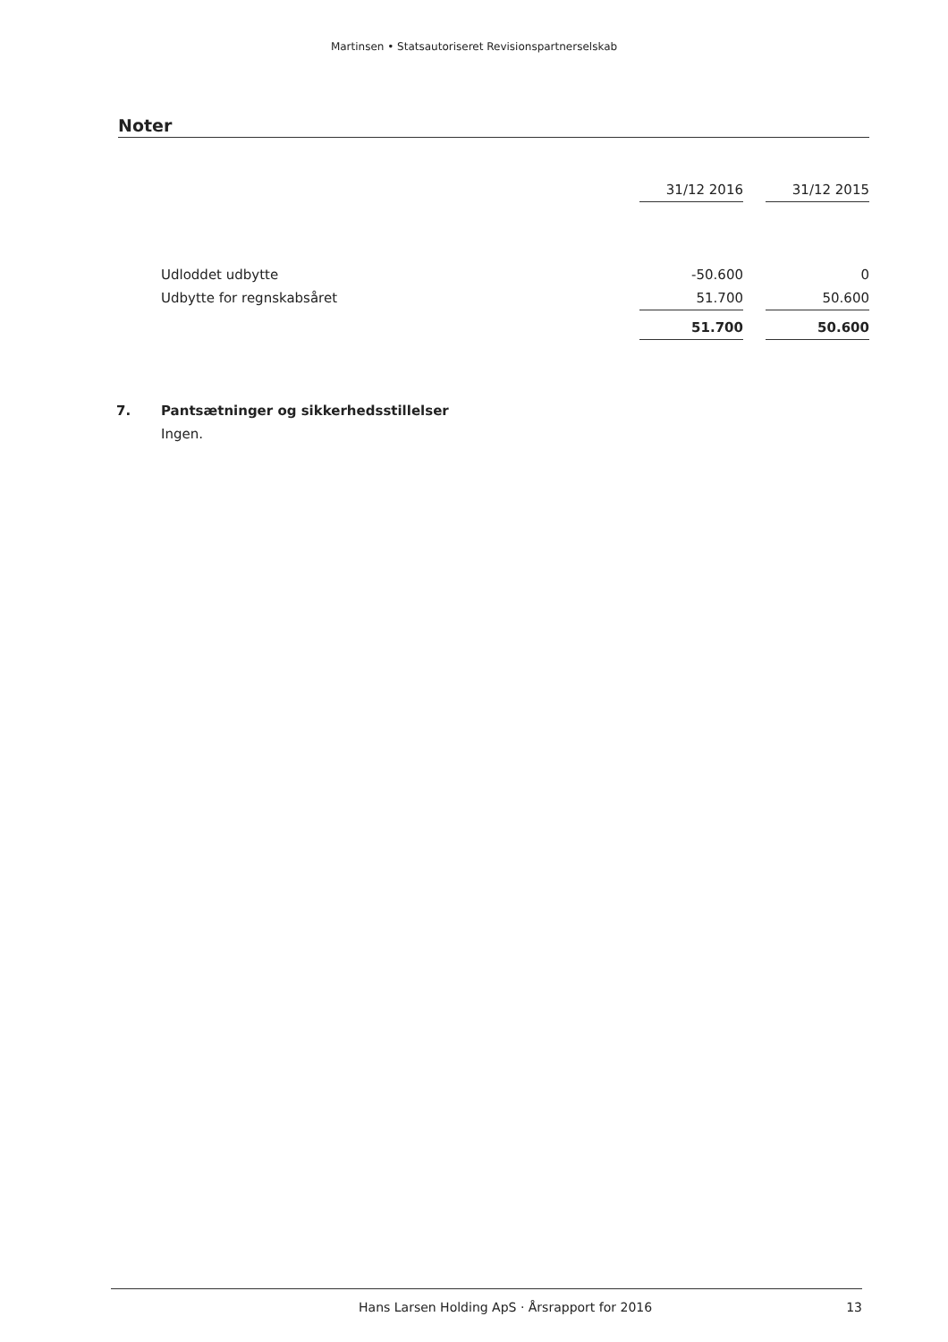Martinsen • Statsautoriseret Revisionspartnerselskab
Noter
| | 31/12 2016 | | 31/12 2015 |
| --- | --- | --- | --- |
| Udloddet udbytte | -50.600 | | 0 |
| Udbytte for regnskabsåret | 51.700 | | 50.600 |
| | 51.700 | | 50.600 |
7. Pantsætninger og sikkerhedsstillelser
Ingen.
Hans Larsen Holding ApS · Årsrapport for 2016 13